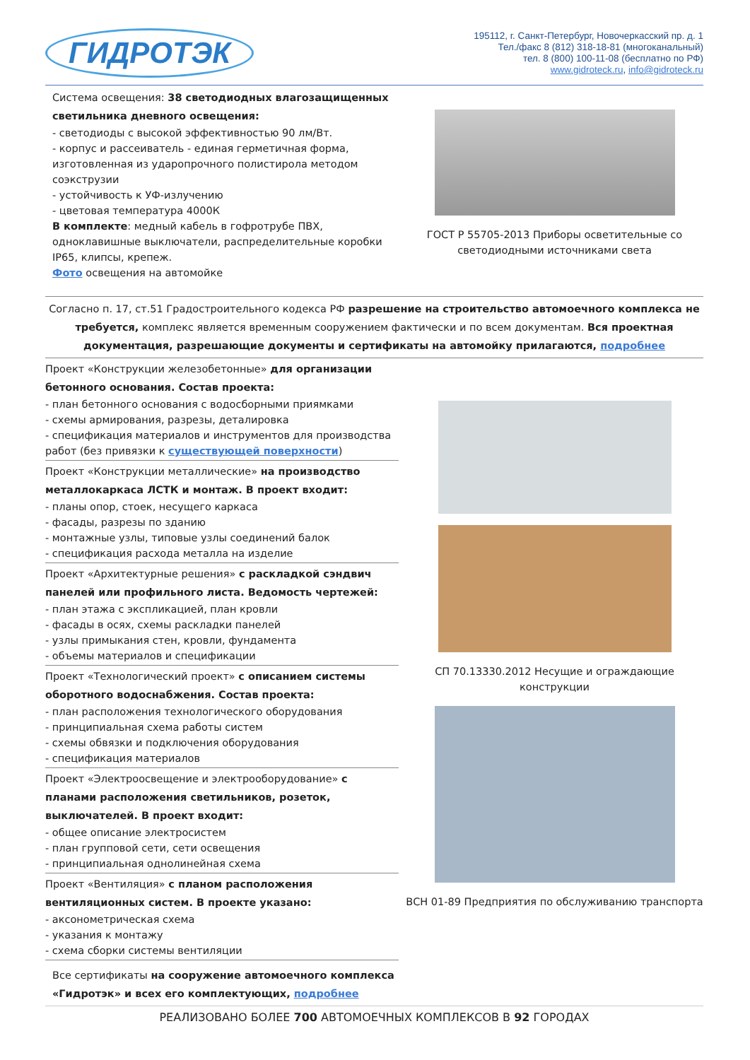ГИДРОТЭК
195112, г. Санкт-Петербург, Новочеркасский пр. д. 1
Тел./факс 8 (812) 318-18-81 (многоканальный)
тел. 8 (800) 100-11-08 (бесплатно по РФ)
www.gidroteck.ru, info@gidroteck.ru
Система освещения: 38 светодиодных влагозащищенных светильника дневного освещения:
- светодиоды с высокой эффективностью 90 лм/Вт.
- корпус и рассеиватель - единая герметичная форма, изготовленная из ударопрочного полистирола методом соэкструзии
- устойчивость к УФ-излучению
- цветовая температура 4000К
В комплекте: медный кабель в гофротрубе ПВХ, одноклавишные выключатели, распределительные коробки IP65, клипсы, крепеж.
Фото освещения на автомойке
ГОСТ Р 55705-2013 Приборы осветительные со светодиодными источниками света
Согласно п. 17, ст.51 Градостроительного кодекса РФ разрешение на строительство автомоечного комплекса не требуется, комплекс является временным сооружением фактически и по всем документам. Вся проектная документация, разрешающие документы и сертификаты на автомойку прилагаются, подробнее
Проект «Конструкции железобетонные» для организации бетонного основания. Состав проекта:
- план бетонного основания с водосборными приямками
- схемы армирования, разрезы, деталировка
- спецификация материалов и инструментов для производства работ (без привязки к существующей поверхности)
Проект «Конструкции металлические» на производство металлокаркаса ЛСТК и монтаж. В проект входит:
- планы опор, стоек, несущего каркаса
- фасады, разрезы по зданию
- монтажные узлы, типовые узлы соединений балок
- спецификация расхода металла на изделие
Проект «Архитектурные решения» с раскладкой сэндвич панелей или профильного листа. Ведомость чертежей:
- план этажа с экспликацией, план кровли
- фасады в осях, схемы раскладки панелей
- узлы примыкания стен, кровли, фундамента
- объемы материалов и спецификации
Проект «Технологический проект» с описанием системы оборотного водоснабжения. Состав проекта:
- план расположения технологического оборудования
- принципиальная схема работы систем
- схемы обвязки и подключения оборудования
- спецификация материалов
Проект «Электроосвещение и электрооборудование» с планами расположения светильников, розеток, выключателей. В проект входит:
- общее описание электросистем
- план групповой сети, сети освещения
- принципиальная однолинейная схема
Проект «Вентиляция» с планом расположения вентиляционных систем. В проекте указано:
- аксонометрическая схема
- указания к монтажу
- схема сборки системы вентиляции
Все сертификаты на сооружение автомоечного комплекса «Гидротэк» и всех его комплектующих, подробнее
СП 70.13330.2012 Несущие и ограждающие конструкции
ВСН 01-89 Предприятия по обслуживанию транспорта
РЕАЛИЗОВАНО БОЛЕЕ 700 АВТОМОЕЧНЫХ КОМПЛЕКСОВ В 92 ГОРОДАХ